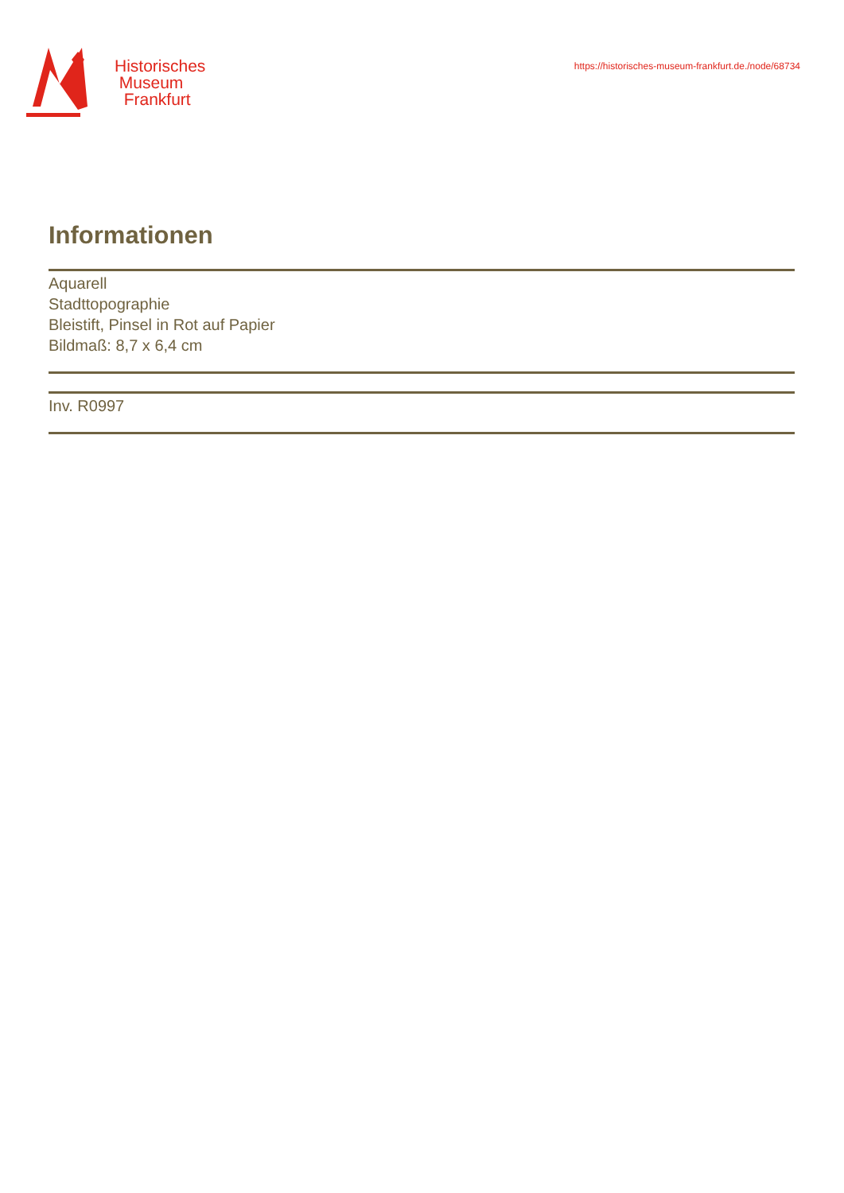Historisches
Museum
Frankfurt
https://historisches-museum-frankfurt.de./node/68734
Informationen
Aquarell
Stadttopographie
Bleistift, Pinsel in Rot auf Papier
Bildmaß: 8,7 x 6,4 cm
Inv. R0997